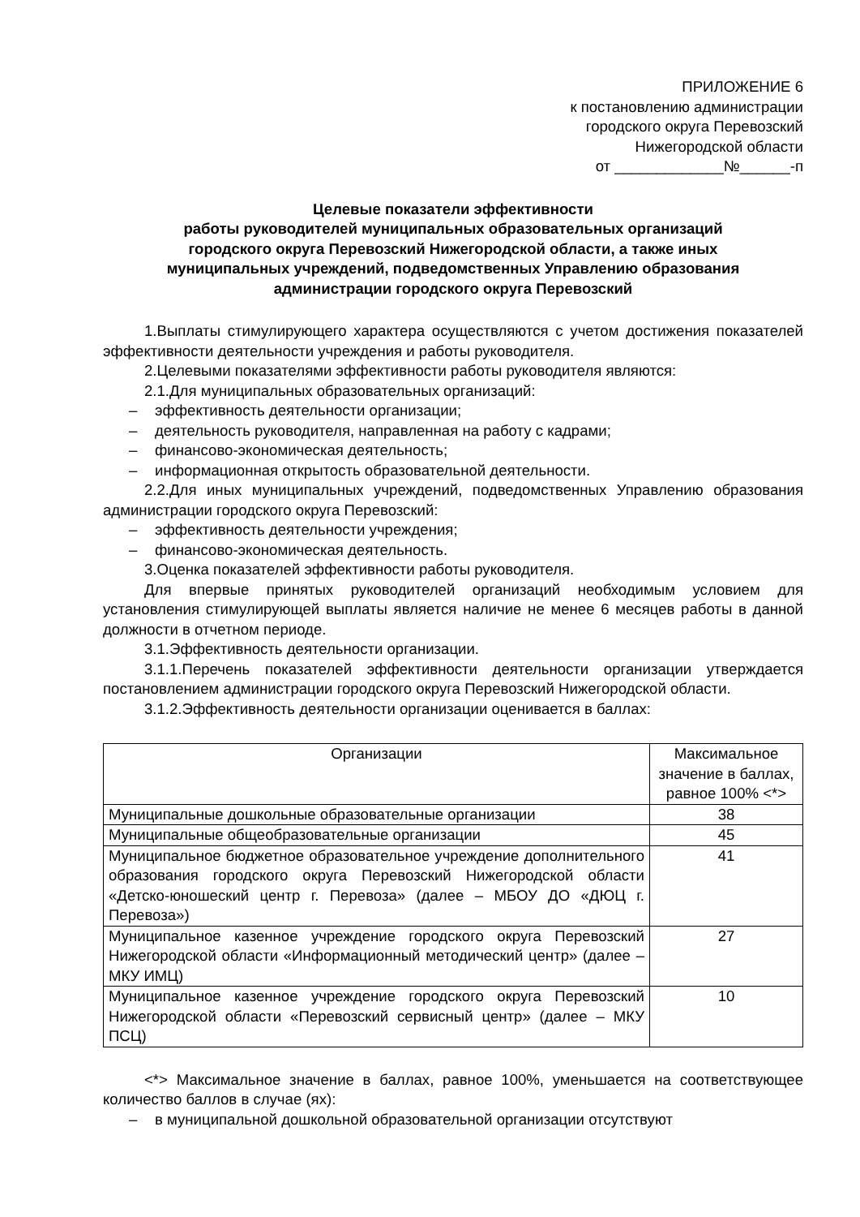ПРИЛОЖЕНИЕ 6
к постановлению администрации
городского округа Перевозский
Нижегородской области
от _____________№______-п
Целевые показатели эффективности
работы руководителей муниципальных образовательных организаций
городского округа Перевозский Нижегородской области, а также иных
муниципальных учреждений, подведомственных Управлению образования
администрации городского округа Перевозский
1.Выплаты стимулирующего характера осуществляются с учетом достижения показателей эффективности деятельности учреждения и работы руководителя.
2.Целевыми показателями эффективности работы руководителя являются:
2.1.Для муниципальных образовательных организаций:
– эффективность деятельности организации;
– деятельность руководителя, направленная на работу с кадрами;
– финансово-экономическая деятельность;
– информационная открытость образовательной деятельности.
2.2.Для иных муниципальных учреждений, подведомственных Управлению образования администрации городского округа Перевозский:
– эффективность деятельности учреждения;
– финансово-экономическая деятельность.
3.Оценка показателей эффективности работы руководителя.
Для впервые принятых руководителей организаций необходимым условием для установления стимулирующей выплаты является наличие не менее 6 месяцев работы в данной должности в отчетном периоде.
3.1.Эффективность деятельности организации.
3.1.1.Перечень показателей эффективности деятельности организации утверждается постановлением администрации городского округа Перевозский Нижегородской области.
3.1.2.Эффективность деятельности организации оценивается в баллах:
| Организации | Максимальное значение в баллах, равное 100% <*> |
| --- | --- |
| Муниципальные дошкольные образовательные организации | 38 |
| Муниципальные общеобразовательные организации | 45 |
| Муниципальное бюджетное образовательное учреждение дополнительного образования городского округа Перевозский Нижегородской области «Детско-юношеский центр г. Перевоза» (далее – МБОУ ДО «ДЮЦ г. Перевоза») | 41 |
| Муниципальное казенное учреждение городского округа Перевозский Нижегородской области «Информационный методический центр» (далее – МКУ ИМЦ) | 27 |
| Муниципальное казенное учреждение городского округа Перевозский Нижегородской области «Перевозский сервисный центр» (далее – МКУ ПСЦ) | 10 |
<*> Максимальное значение в баллах, равное 100%, уменьшается на соответствующее количество баллов в случае (ях):
– в муниципальной дошкольной образовательной организации отсутствуют